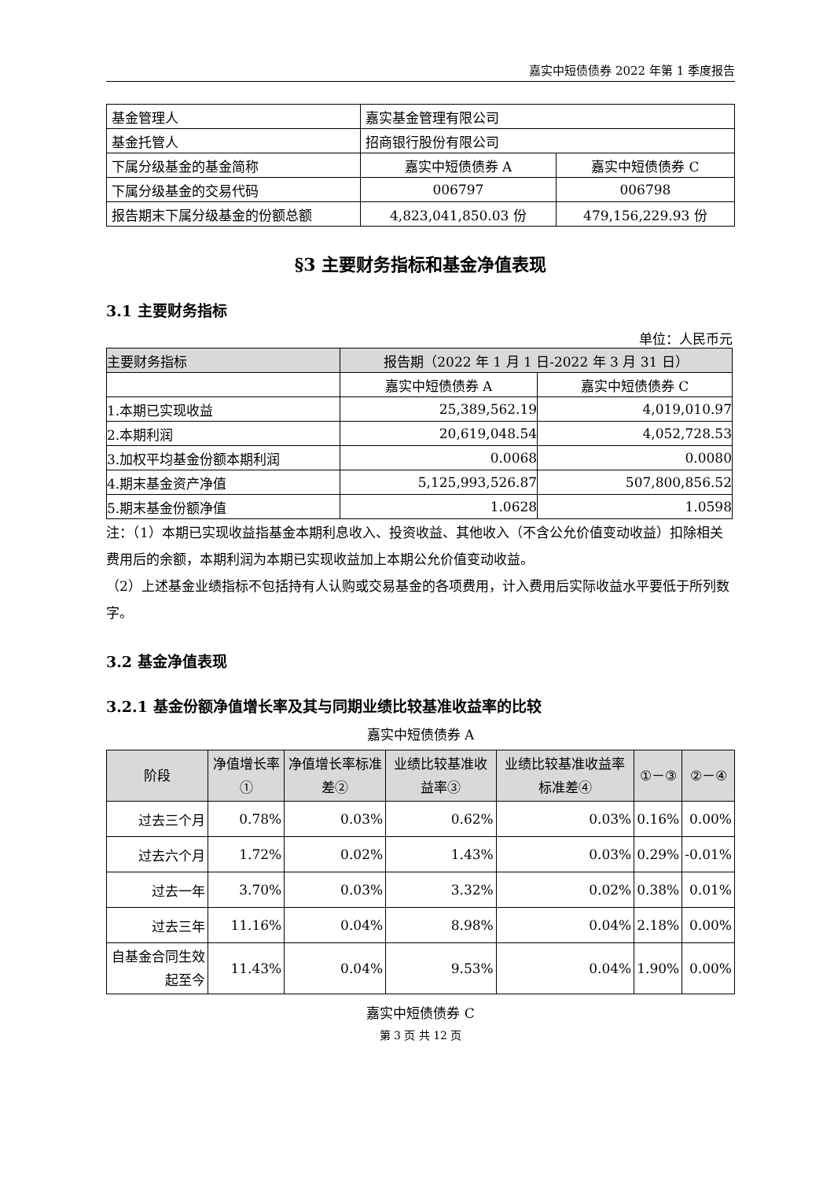嘉实中短债债券 2022 年第 1 季度报告
| 基金管理人 | 嘉实基金管理有限公司 | |
| 基金托管人 | 招商银行股份有限公司 | |
| 下属分级基金的基金简称 | 嘉实中短债债券 A | 嘉实中短债债券 C |
| 下属分级基金的交易代码 | 006797 | 006798 |
| 报告期末下属分级基金的份额总额 | 4,823,041,850.03 份 | 479,156,229.93 份 |
§3 主要财务指标和基金净值表现
3.1 主要财务指标
单位：人民币元
| 主要财务指标 | 报告期（2022 年 1 月 1 日-2022 年 3 月 31 日） | |
| | 嘉实中短债债券 A | 嘉实中短债债券 C |
| 1.本期已实现收益 | 25,389,562.19 | 4,019,010.97 |
| 2.本期利润 | 20,619,048.54 | 4,052,728.53 |
| 3.加权平均基金份额本期利润 | 0.0068 | 0.0080 |
| 4.期末基金资产净值 | 5,125,993,526.87 | 507,800,856.52 |
| 5.期末基金份额净值 | 1.0628 | 1.0598 |
注：（1）本期已实现收益指基金本期利息收入、投资收益、其他收入（不含公允价值变动收益）扣除相关费用后的余额，本期利润为本期已实现收益加上本期公允价值变动收益。
（2）上述基金业绩指标不包括持有人认购或交易基金的各项费用，计入费用后实际收益水平要低于所列数字。
3.2 基金净值表现
3.2.1 基金份额净值增长率及其与同期业绩比较基准收益率的比较
嘉实中短债债券 A
| 阶段 | 净值增长率① | 净值增长率标准差② | 业绩比较基准收益率③ | 业绩比较基准收益率标准差④ | ①－③ | ②－④ |
| --- | --- | --- | --- | --- | --- | --- |
| 过去三个月 | 0.78% | 0.03% | 0.62% | 0.03% | 0.16% | 0.00% |
| 过去六个月 | 1.72% | 0.02% | 1.43% | 0.03% | 0.29% | -0.01% |
| 过去一年 | 3.70% | 0.03% | 3.32% | 0.02% | 0.38% | 0.01% |
| 过去三年 | 11.16% | 0.04% | 8.98% | 0.04% | 2.18% | 0.00% |
| 自基金合同生效起至今 | 11.43% | 0.04% | 9.53% | 0.04% | 1.90% | 0.00% |
嘉实中短债债券 C
第 3 页 共 12 页